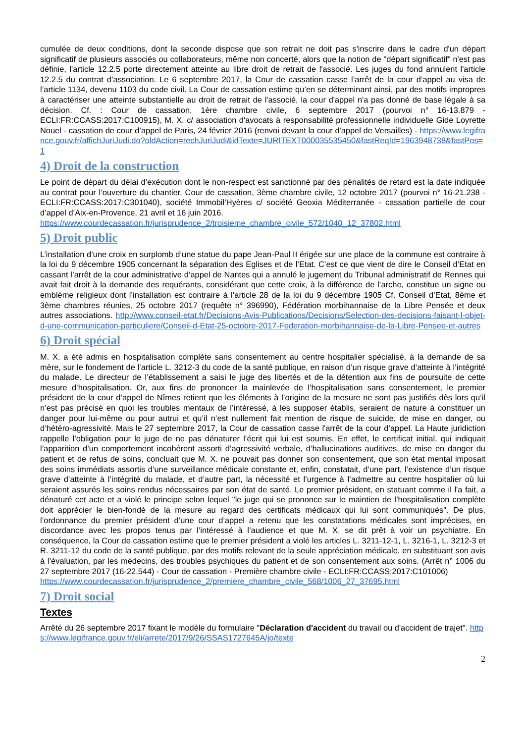cumulée de deux conditions, dont la seconde dispose que son retrait ne doit pas s'inscrire dans le cadre d'un départ significatif de plusieurs associés ou collaborateurs, même non concerté, alors que la notion de "départ significatif" n'est pas définie, l'article 12.2.5 porte directement atteinte au libre droit de retrait de l'associé. Les juges du fond annulent l'article 12.2.5 du contrat d’association. Le 6 septembre 2017, la Cour de cassation casse l’arrêt de la cour d’appel au visa de l’article 1134, devenu 1103 du code civil. La Cour de cassation estime qu’en se déterminant ainsi, par des motifs impropres à caractériser une atteinte substantielle au droit de retrait de l'associé, la cour d'appel n'a pas donné de base légale à sa décision. Cf. : Cour de cassation, 1ère chambre civile, 6 septembre 2017 (pourvoi n° 16-13.879 - ECLI:FR:CCASS:2017:C100915), M. X. c/ association d'avocats à responsabilité professionnelle individuelle Gide Loyrette Nouel - cassation de cour d’appel de Paris, 24 février 2016 (renvoi devant la cour d'appel de Versailles) - https://www.legifrance.gouv.fr/affichJuriJudi.do?oldAction=rechJuriJudi&idTexte=JURITEXT000035535450&fastReqId=1963948738&fastPos=1
4) Droit de la construction
Le point de départ du délai d’exécution dont le non-respect est sanctionné par des pénalités de retard est la date indiquée au contrat pour l’ouverture du chantier. Cour de cassation, 3ème chambre civile, 12 octobre 2017 (pourvoi n° 16-21.238 - ECLI:FR:CCASS:2017:C301040), société Immobil’Hyères c/ société Geoxia Méditerranée - cassation partielle de cour d’appel d’Aix-en-Provence, 21 avril et 16 juin 2016.
https://www.courdecassation.fr/jurisprudence_2/troisieme_chambre_civile_572/1040_12_37802.html
5) Droit public
L’installation d’une croix en surplomb d’une statue du pape Jean-Paul II érigée sur une place de la commune est contraire à la loi du 9 décembre 1905 concernant la séparation des Eglises et de l’Etat. C’est ce que vient de dire le Conseil d’Etat en cassant l’arrêt de la cour administrative d’appel de Nantes qui a annulé le jugement du Tribunal administratif de Rennes qui avait fait droit à la demande des requérants, considérant que cette croix, à la différence de l’arche, constitue un signe ou emblème religieux dont l’installation est contraire à l’article 28 de la loi du 9 décembre 1905 Cf. Conseil d’Etat, 8ème et 3ème chambres réunies, 25 octobre 2017 (requête n° 396990), Fédération morbihannaise de la Libre Pensée et deux autres associations. http://www.conseil-etat.fr/Decisions-Avis-Publications/Decisions/Selection-des-decisions-faisant-l-objet-d-une-communication-particuliere/Conseil-d-Etat-25-octobre-2017-Federation-morbihannaise-de-la-Libre-Pensee-et-autres
6) Droit spécial
M. X. a été admis en hospitalisation complète sans consentement au centre hospitalier spécialisé, à la demande de sa mère, sur le fondement de l’article L. 3212-3 du code de la santé publique, en raison d’un risque grave d’atteinte à l’intégrité du malade. Le directeur de l’établissement a saisi le juge des libertés et de la détention aux fins de poursuite de cette mesure d’hospitalisation. Or, aux fins de prononcer la mainlevée de l’hospitalisation sans consentement, le premier président de la cour d’appel de Nîmes retient que les éléments à l’origine de la mesure ne sont pas justifiés dès lors qu’il n’est pas précisé en quoi les troubles mentaux de l’intéressé, à les supposer établis, seraient de nature à constituer un danger pour lui-même ou pour autrui et qu’il n’est nullement fait mention de risque de suicide, de mise en danger, ou d’hétéro-agressivité. Mais le 27 septembre 2017, la Cour de cassation casse l'arrêt de la cour d’appel. La Haute juridiction rappelle l’obligation pour le juge de ne pas dénaturer l’écrit qui lui est soumis. En effet, le certificat initial, qui indiquait l’apparition d’un comportement incohérent assorti d’agressivité verbale, d’hallucinations auditives, de mise en danger du patient et de refus de soins, concluait que M. X. ne pouvait pas donner son consentement, que son état mental imposait des soins immédiats assortis d’une surveillance médicale constante et, enfin, constatait, d’une part, l’existence d’un risque grave d’atteinte à l’intégrité du malade, et d’autre part, la nécessité et l’urgence à l’admettre au centre hospitalier où lui seraient assurés les soins rendus nécessaires par son état de santé. Le premier président, en statuant comme il l'a fait, a dénaturé cet acte et a violé le principe selon lequel "le juge qui se prononce sur le maintien de l’hospitalisation complète doit apprécier le bien-fondé de la mesure au regard des certificats médicaux qui lui sont communiqués". De plus, l’ordonnance du premier président d’une cour d’appel a retenu que les constatations médicales sont imprécises, en discordance avec les propos tenus par l’intéressé à l’audience et que M. X. se dit prêt à voir un psychiatre. En conséquence, la Cour de cassation estime que le premier président a violé les articles L. 3211-12-1, L. 3216-1, L. 3212-3 et R. 3211-12 du code de la santé publique, par des motifs relevant de la seule appréciation médicale, en substituant son avis à l’évaluation, par les médecins, des troubles psychiques du patient et de son consentement aux soins. (Arrêt n° 1006 du 27 septembre 2017 (16-22.544) - Cour de cassation - Première chambre civile - ECLI:FR:CCASS:2017:C101006)
https://www.courdecassation.fr/jurisprudence_2/premiere_chambre_civile_568/1006_27_37695.html
7) Droit social
Textes
Arrêté du 26 septembre 2017 fixant le modèle du formulaire "Déclaration d'accident du travail ou d'accident de trajet". https://www.legifrance.gouv.fr/eli/arrete/2017/9/26/SSAS1727645A/jo/texte
2